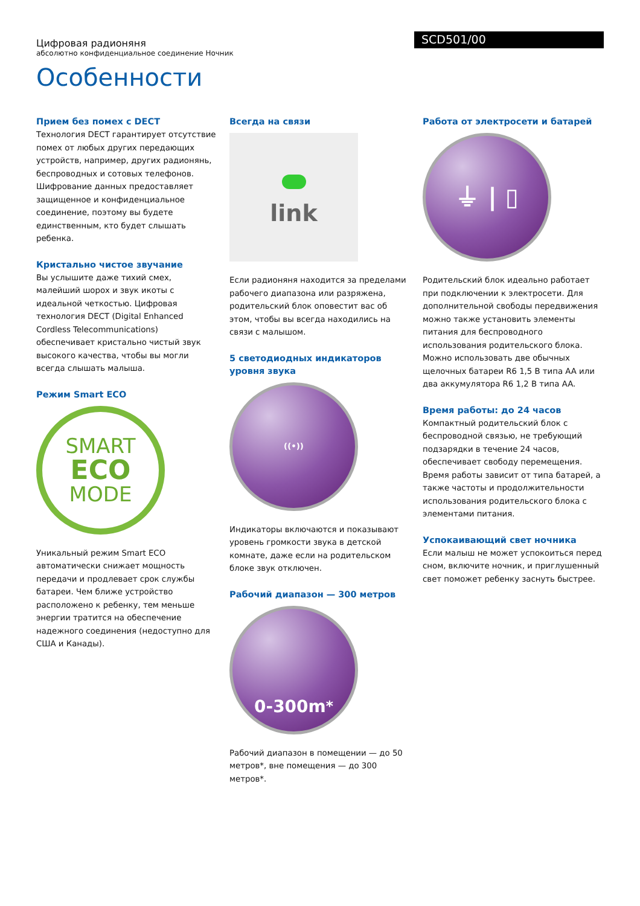Цифровая радионяня
абсолютно конфиденциальное соединение Ночник
SCD501/00
Особенности
Прием без помех с DECT
Технология DECT гарантирует отсутствие помех от любых других передающих устройств, например, других радионянь, беспроводных и сотовых телефонов. Шифрование данных предоставляет защищенное и конфиденциальное соединение, поэтому вы будете единственным, кто будет слышать ребенка.
Кристально чистое звучание
Вы услышите даже тихий смех, малейший шорох и звук икоты с идеальной четкостью. Цифровая технология DECT (Digital Enhanced Cordless Telecommunications) обеспечивает кристально чистый звук высокого качества, чтобы вы могли всегда слышать малыша.
Режим Smart ECO
SMART
ECO
MODE
Уникальный режим Smart ECO автоматически снижает мощность передачи и продлевает срок службы батареи. Чем ближе устройство расположено к ребенку, тем меньше энергии тратится на обеспечение надежного соединения (недоступно для США и Канады).
Всегда на связи
link
Если радионяня находится за пределами рабочего диапазона или разряжена, родительский блок оповестит вас об этом, чтобы вы всегда находились на связи с малышом.
5 светодиодных индикаторов уровня звука
((•))
Индикаторы включаются и показывают уровень громкости звука в детской комнате, даже если на родительском блоке звук отключен.
Рабочий диапазон — 300 метров
0-300m<sup>*</sup>
Рабочий диапазон в помещении — до 50 метров*, вне помещения — до 300 метров*.
Работа от электросети и батарей
⏚ | ▯
Родительский блок идеально работает при подключении к электросети. Для дополнительной свободы передвижения можно также установить элементы питания для беспроводного использования родительского блока. Можно использовать две обычных щелочных батареи R6 1,5 В типа AA или два аккумулятора R6 1,2 В типа AA.
Время работы: до 24 часов
Компактный родительский блок с беспроводной связью, не требующий подзарядки в течение 24 часов, обеспечивает свободу перемещения. Время работы зависит от типа батарей, а также частоты и продолжительности использования родительского блока с элементами питания.
Успокаивающий свет ночника
Если малыш не может успокоиться перед сном, включите ночник, и приглушенный свет поможет ребенку заснуть быстрее.